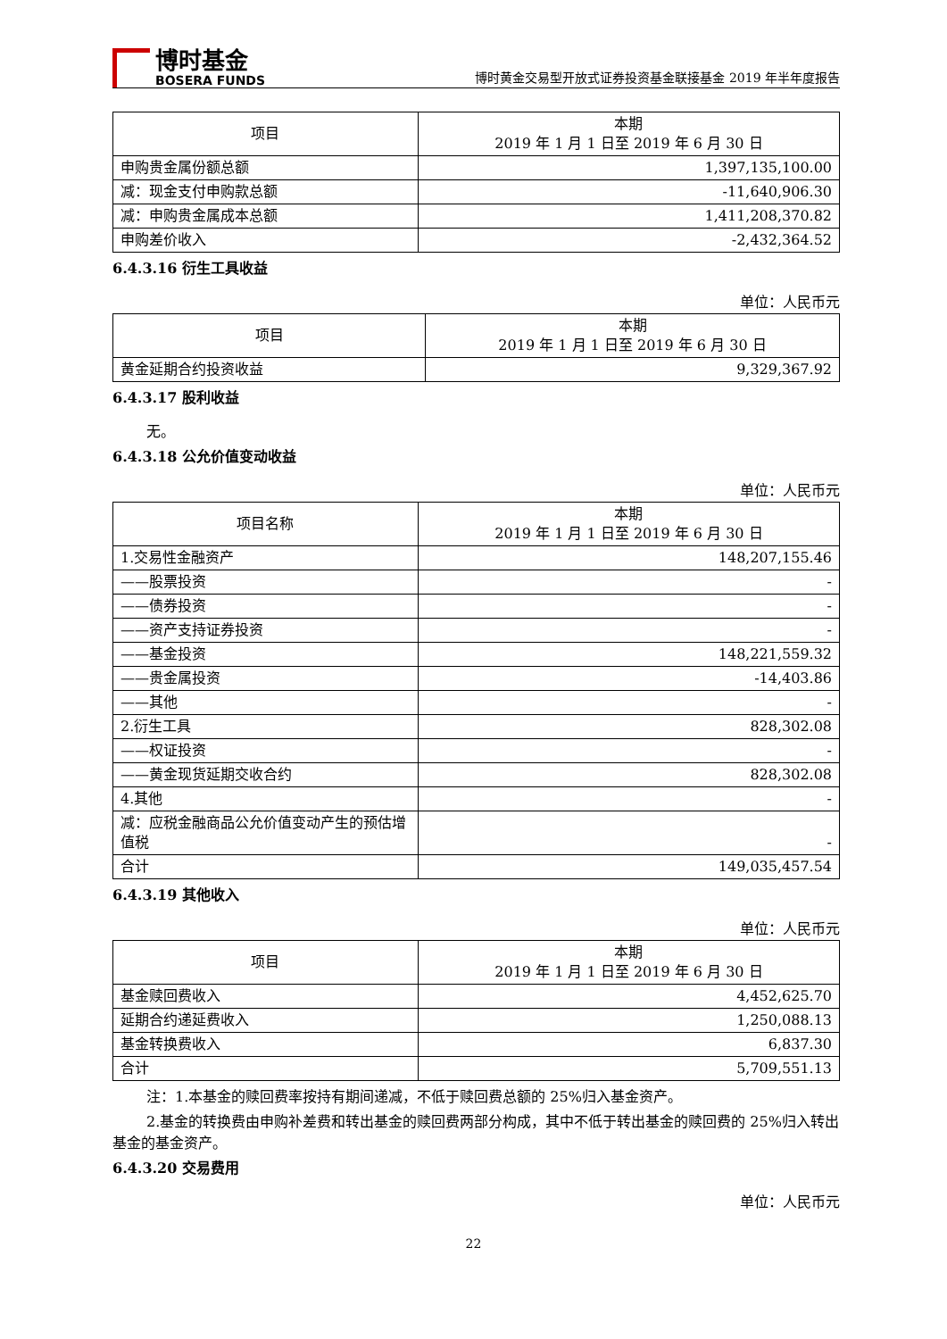博时基金
BOSERA FUNDS
博时黄金交易型开放式证券投资基金联接基金 2019 年半年度报告
| 项目 | 本期 2019 年 1 月 1 日至 2019 年 6 月 30 日 |
| --- | --- |
| 申购贵金属份额总额 | 1,397,135,100.00 |
| 减：现金支付申购款总额 | -11,640,906.30 |
| 减：申购贵金属成本总额 | 1,411,208,370.82 |
| 申购差价收入 | -2,432,364.52 |
6.4.3.16 衍生工具收益
单位：人民币元
| 项目 | 本期 2019 年 1 月 1 日至 2019 年 6 月 30 日 |
| --- | --- |
| 黄金延期合约投资收益 | 9,329,367.92 |
6.4.3.17 股利收益
无。
6.4.3.18 公允价值变动收益
单位：人民币元
| 项目名称 | 本期 2019 年 1 月 1 日至 2019 年 6 月 30 日 |
| --- | --- |
| 1.交易性金融资产 | 148,207,155.46 |
| ——股票投资 | - |
| ——债券投资 | - |
| ——资产支持证券投资 | - |
| ——基金投资 | 148,221,559.32 |
| ——贵金属投资 | -14,403.86 |
| ——其他 | - |
| 2.衍生工具 | 828,302.08 |
| ——权证投资 | - |
| ——黄金现货延期交收合约 | 828,302.08 |
| 4.其他 | - |
| 减：应税金融商品公允价值变动产生的预估增值税 | - |
| 合计 | 149,035,457.54 |
6.4.3.19 其他收入
单位：人民币元
| 项目 | 本期 2019 年 1 月 1 日至 2019 年 6 月 30 日 |
| --- | --- |
| 基金赎回费收入 | 4,452,625.70 |
| 延期合约递延费收入 | 1,250,088.13 |
| 基金转换费收入 | 6,837.30 |
| 合计 | 5,709,551.13 |
注：1.本基金的赎回费率按持有期间递减，不低于赎回费总额的 25%归入基金资产。
2.基金的转换费由申购补差费和转出基金的赎回费两部分构成，其中不低于转出基金的赎回费的 25%归入转出基金的基金资产。
6.4.3.20 交易费用
单位：人民币元
22